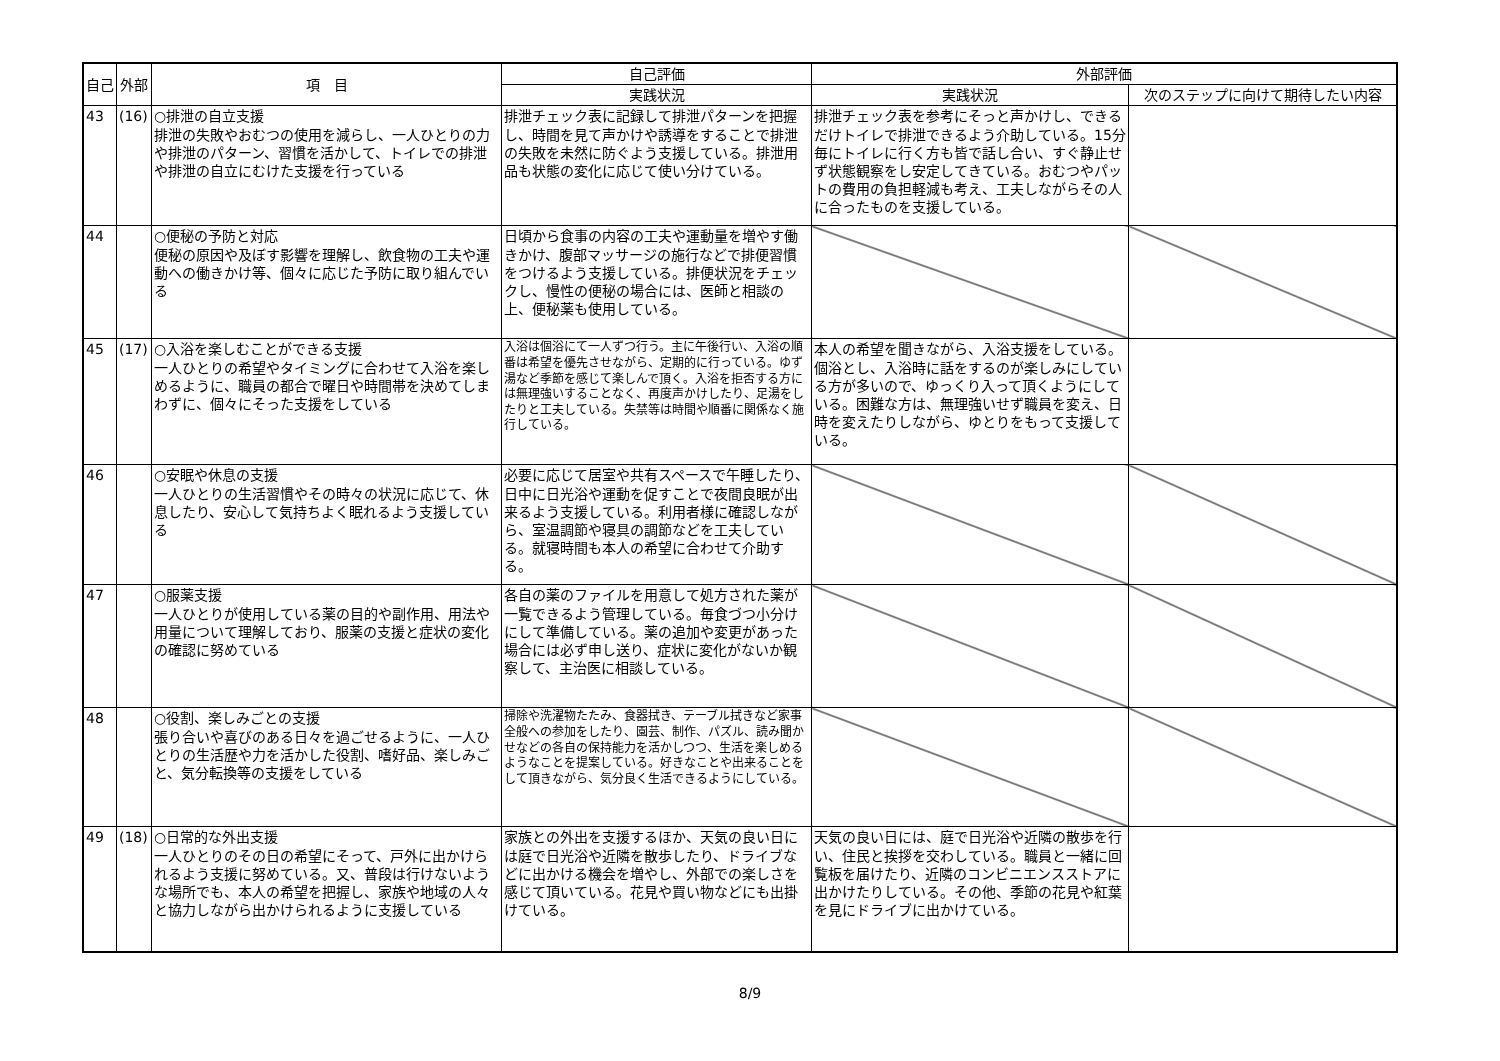| 自己 | 外部 | 項 目 | 自己評価 | 外部評価 | |
| --- | --- | --- | --- | --- | --- |
| | | | 実践状況 | 実践状況 | 次のステップに向けて期待したい内容 |
| 43 | (16) | ○排泄の自立支援 排泄の失敗やおむつの使用を減らし、一人ひとりの力や排泄のパターン、習慣を活かして、トイレでの排泄や排泄の自立にむけた支援を行っている | 排泄チェック表に記録して排泄パターンを把握し、時間を見て声かけや誘導をすることで排泄の失敗を未然に防ぐよう支援している。排泄用品も状態の変化に応じて使い分けている。 | 排泄チェック表を参考にそっと声かけし、できるだけトイレで排泄できるよう介助している。15分毎にトイレに行く方も皆で話し合い、すぐ静止せず状態観察をし安定してきている。おむつやパットの費用の負担軽減も考え、工夫しながらその人に合ったものを支援している。 | |
| 44 | | ○便秘の予防と対応 便秘の原因や及ぼす影響を理解し、飲食物の工夫や運動への働きかけ等、個々に応じた予防に取り組んでいる | 日頃から食事の内容の工夫や運動量を増やす働きかけ、腹部マッサージの施行などで排便習慣をつけるよう支援している。排便状況をチェックし、慢性の便秘の場合には、医師と相談の上、便秘薬も使用している。 | | |
| 45 | (17) | ○入浴を楽しむことができる支援 一人ひとりの希望やタイミングに合わせて入浴を楽しめるように、職員の都合で曜日や時間帯を決めてしまわずに、個々にそった支援をしている | 入浴は個浴にて一人ずつ行う。主に午後行い、入浴の順番は希望を優先させながら、定期的に行っている。ゆず湯など季節を感じて楽しんで頂く。入浴を拒否する方には無理強いすることなく、再度声かけしたり、足湯をしたりと工夫している。失禁等は時間や順番に関係なく施行している。 | 本人の希望を聞きながら、入浴支援をしている。個浴とし、入浴時に話をするのが楽しみにしている方が多いので、ゆっくり入って頂くようにしている。困難な方は、無理強いせず職員を変え、日時を変えたりしながら、ゆとりをもって支援している。 | |
| 46 | | ○安眠や休息の支援 一人ひとりの生活習慣やその時々の状況に応じて、休息したり、安心して気持ちよく眠れるよう支援している | 必要に応じて居室や共有スペースで午睡したり、日中に日光浴や運動を促すことで夜間良眠が出来るよう支援している。利用者様に確認しながら、室温調節や寝具の調節などを工夫している。就寝時間も本人の希望に合わせて介助する。 | | |
| 47 | | ○服薬支援 一人ひとりが使用している薬の目的や副作用、用法や用量について理解しており、服薬の支援と症状の変化の確認に努めている | 各自の薬のファイルを用意して処方された薬が一覧できるよう管理している。毎食づつ小分けにして準備している。薬の追加や変更があった場合には必ず申し送り、症状に変化がないか観察して、主治医に相談している。 | | |
| 48 | | ○役割、楽しみごとの支援 張り合いや喜びのある日々を過ごせるように、一人ひとりの生活歴や力を活かした役割、嗜好品、楽しみごと、気分転換等の支援をしている | 掃除や洗濯物たたみ、食器拭き、テーブル拭きなど家事全般への参加をしたり、園芸、制作、パズル、読み聞かせなどの各自の保持能力を活かしつつ、生活を楽しめるようなことを提案している。好きなことや出来ることをして頂きながら、気分良く生活できるようにしている。 | | |
| 49 | (18) | ○日常的な外出支援 一人ひとりのその日の希望にそって、戸外に出かけられるよう支援に努めている。又、普段は行けないような場所でも、本人の希望を把握し、家族や地域の人々と協力しながら出かけられるように支援している | 家族との外出を支援するほか、天気の良い日には庭で日光浴や近隣を散歩したり、ドライブなどに出かける機会を増やし、外部での楽しさを感じて頂いている。花見や買い物などにも出掛けている。 | 天気の良い日には、庭で日光浴や近隣の散歩を行い、住民と挨拶を交わしている。職員と一緒に回覧板を届けたり、近隣のコンビニエンスストアに出かけたりしている。その他、季節の花見や紅葉を見にドライブに出かけている。 | |
8/9